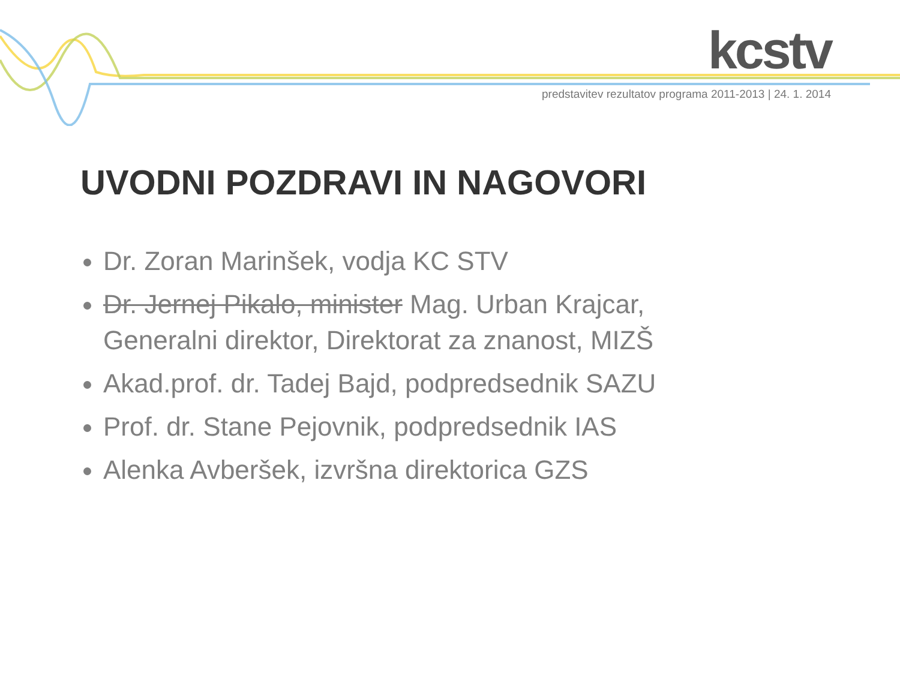kcstv
predstavitev rezultatov programa 2011-2013 | 24. 1. 2014
UVODNI POZDRAVI IN NAGOVORI
Dr. Zoran Marinšek, vodja KC STV
Dr. Jernej Pikalo, minister Mag. Urban Krajcar, Generalni direktor, Direktorat za znanost, MIZŠ
Akad.prof. dr. Tadej Bajd, podpredsednik SAZU
Prof. dr. Stane Pejovnik, podpredsednik IAS
Alenka Avberšek, izvršna direktorica GZS